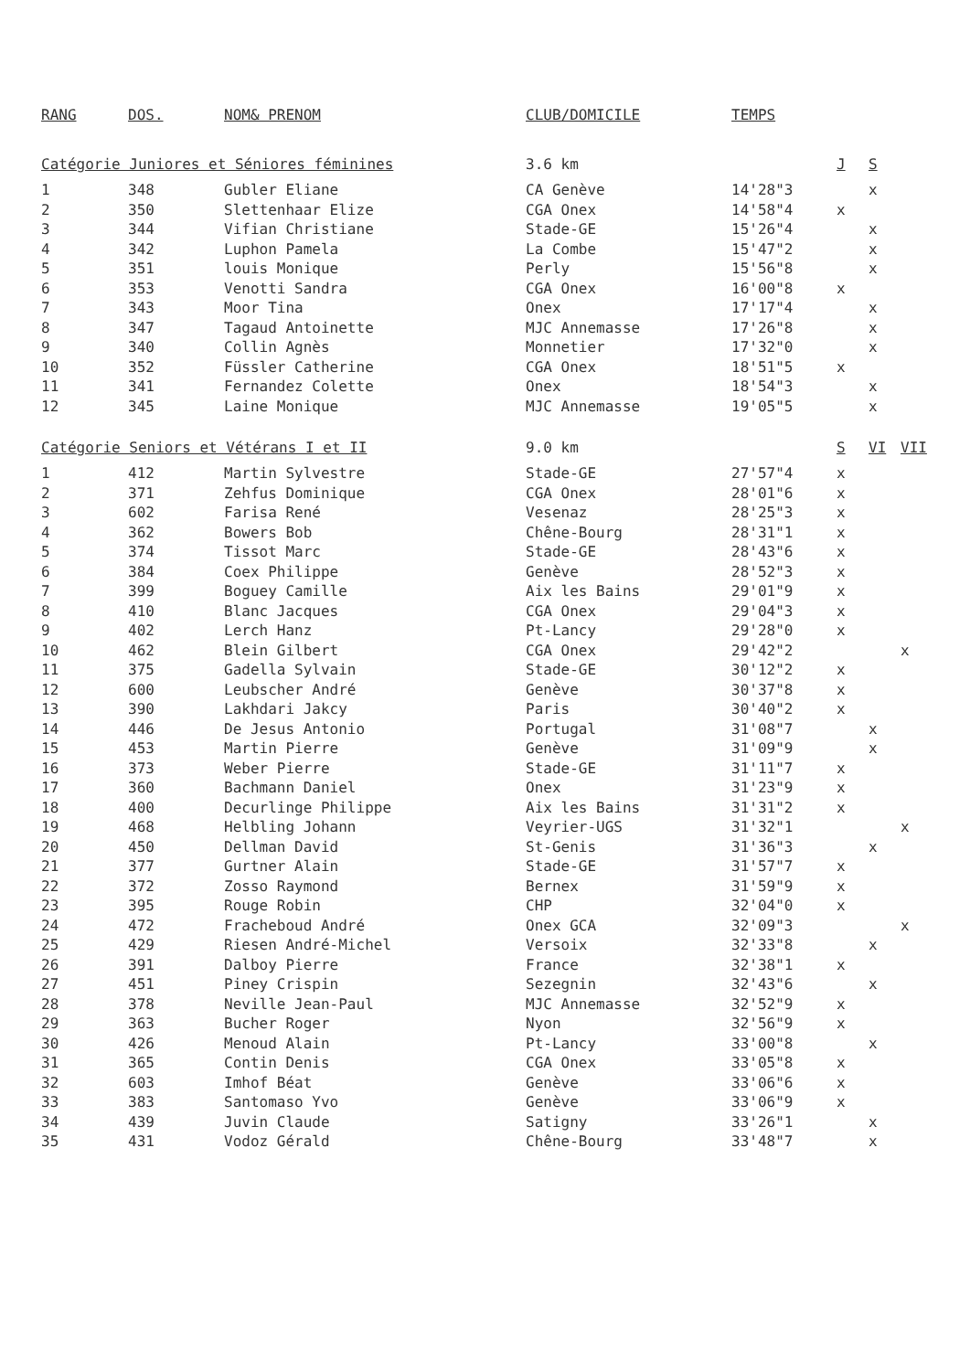| RANG | DOS. | NOM& PRENOM | CLUB/DOMICILE | TEMPS | | | |
| --- | --- | --- | --- | --- | --- | --- | --- |
| Catégorie Juniores et Séniores féminines | | | 3.6 km | | J | S | |
| 1 | 348 | Gubler Eliane | CA Genève | 14'28"3 | | x | |
| 2 | 350 | Slettenhaar Elize | CGA Onex | 14'58"4 | x | | |
| 3 | 344 | Vifian Christiane | Stade-GE | 15'26"4 | | x | |
| 4 | 342 | Luphon Pamela | La Combe | 15'47"2 | | x | |
| 5 | 351 | louis Monique | Perly | 15'56"8 | | x | |
| 6 | 353 | Venotti Sandra | CGA Onex | 16'00"8 | x | | |
| 7 | 343 | Moor Tina | Onex | 17'17"4 | | x | |
| 8 | 347 | Tagaud Antoinette | MJC Annemasse | 17'26"8 | | x | |
| 9 | 340 | Collin Agnès | Monnetier | 17'32"0 | | x | |
| 10 | 352 | Füssler Catherine | CGA Onex | 18'51"5 | x | | |
| 11 | 341 | Fernandez Colette | Onex | 18'54"3 | | x | |
| 12 | 345 | Laine Monique | MJC Annemasse | 19'05"5 | | x | |
| Catégorie Seniors et Vétérans I et II | | | 9.0 km | | S | VI | VII |
| 1 | 412 | Martin Sylvestre | Stade-GE | 27'57"4 | x | | |
| 2 | 371 | Zehfus Dominique | CGA Onex | 28'01"6 | x | | |
| 3 | 602 | Farisa René | Vesenaz | 28'25"3 | x | | |
| 4 | 362 | Bowers Bob | Chêne-Bourg | 28'31"1 | x | | |
| 5 | 374 | Tissot Marc | Stade-GE | 28'43"6 | x | | |
| 6 | 384 | Coex Philippe | Genève | 28'52"3 | x | | |
| 7 | 399 | Boguey Camille | Aix les Bains | 29'01"9 | x | | |
| 8 | 410 | Blanc Jacques | CGA Onex | 29'04"3 | x | | |
| 9 | 402 | Lerch Hanz | Pt-Lancy | 29'28"0 | x | | |
| 10 | 462 | Blein Gilbert | CGA Onex | 29'42"2 | | | x |
| 11 | 375 | Gadella Sylvain | Stade-GE | 30'12"2 | x | | |
| 12 | 600 | Leubscher André | Genève | 30'37"8 | x | | |
| 13 | 390 | Lakhdari Jakcy | Paris | 30'40"2 | x | | |
| 14 | 446 | De Jesus Antonio | Portugal | 31'08"7 | | x | |
| 15 | 453 | Martin Pierre | Genève | 31'09"9 | | x | |
| 16 | 373 | Weber Pierre | Stade-GE | 31'11"7 | x | | |
| 17 | 360 | Bachmann Daniel | Onex | 31'23"9 | x | | |
| 18 | 400 | Decurlinge Philippe | Aix les Bains | 31'31"2 | x | | |
| 19 | 468 | Helbling Johann | Veyrier-UGS | 31'32"1 | | | x |
| 20 | 450 | Dellman David | St-Genis | 31'36"3 | | x | |
| 21 | 377 | Gurtner Alain | Stade-GE | 31'57"7 | x | | |
| 22 | 372 | Zosso Raymond | Bernex | 31'59"9 | x | | |
| 23 | 395 | Rouge Robin | CHP | 32'04"0 | x | | |
| 24 | 472 | Fracheboud André | Onex GCA | 32'09"3 | | | x |
| 25 | 429 | Riesen André-Michel | Versoix | 32'33"8 | | x | |
| 26 | 391 | Dalboy Pierre | France | 32'38"1 | x | | |
| 27 | 451 | Piney Crispin | Sezegnin | 32'43"6 | | x | |
| 28 | 378 | Neville Jean-Paul | MJC Annemasse | 32'52"9 | x | | |
| 29 | 363 | Bucher Roger | Nyon | 32'56"9 | x | | |
| 30 | 426 | Menoud Alain | Pt-Lancy | 33'00"8 | | x | |
| 31 | 365 | Contin Denis | CGA Onex | 33'05"8 | x | | |
| 32 | 603 | Imhof Béat | Genève | 33'06"6 | x | | |
| 33 | 383 | Santomaso Yvo | Genève | 33'06"9 | x | | |
| 34 | 439 | Juvin Claude | Satigny | 33'26"1 | | x | |
| 35 | 431 | Vodoz Gérald | Chêne-Bourg | 33'48"7 | | x | |